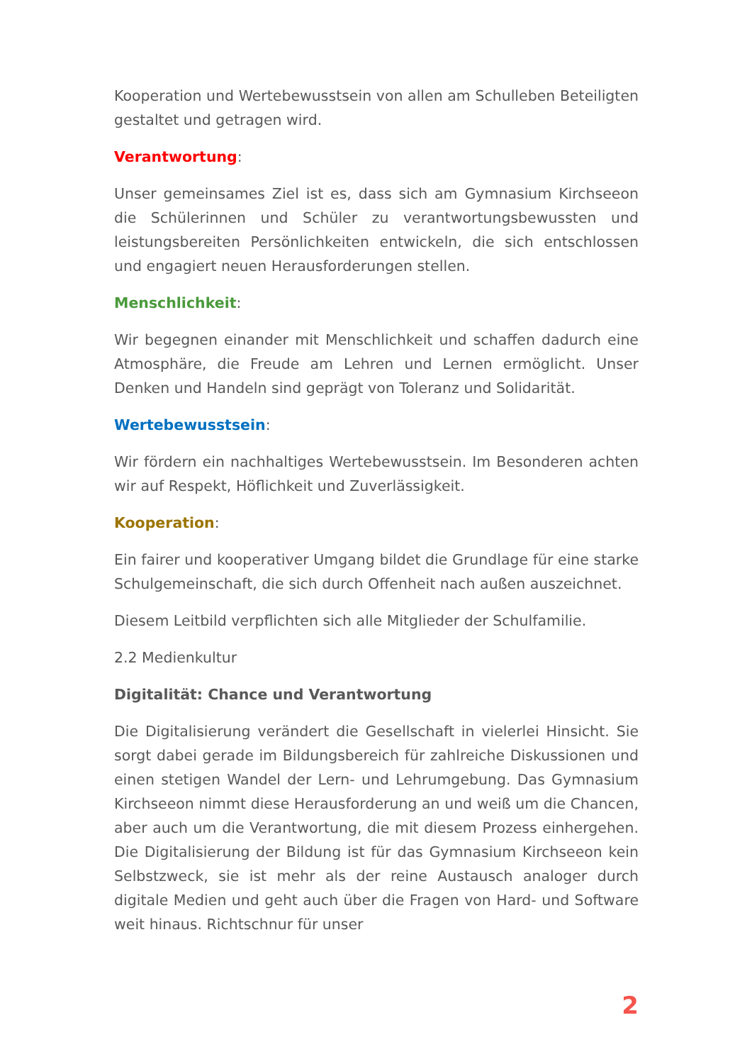Kooperation und Wertebewusstsein von allen am Schulleben Beteiligten gestaltet und getragen wird.
Verantwortung:
Unser gemeinsames Ziel ist es, dass sich am Gymnasium Kirchseeon die Schülerinnen und Schüler zu verantwortungsbewussten und leistungsbereiten Persönlichkeiten entwickeln, die sich entschlossen und engagiert neuen Herausforderungen stellen.
Menschlichkeit:
Wir begegnen einander mit Menschlichkeit und schaffen dadurch eine Atmosphäre, die Freude am Lehren und Lernen ermöglicht. Unser Denken und Handeln sind geprägt von Toleranz und Solidarität.
Wertebewusstsein:
Wir fördern ein nachhaltiges Wertebewusstsein. Im Besonderen achten wir auf Respekt, Höflichkeit und Zuverlässigkeit.
Kooperation:
Ein fairer und kooperativer Umgang bildet die Grundlage für eine starke Schulgemeinschaft, die sich durch Offenheit nach außen auszeichnet.
Diesem Leitbild verpflichten sich alle Mitglieder der Schulfamilie.
2.2 Medienkultur
Digitalität: Chance und Verantwortung
Die Digitalisierung verändert die Gesellschaft in vielerlei Hinsicht. Sie sorgt dabei gerade im Bildungsbereich für zahlreiche Diskussionen und einen stetigen Wandel der Lern- und Lehrumgebung. Das Gymnasium Kirchseeon nimmt diese Herausforderung an und weiß um die Chancen, aber auch um die Verantwortung, die mit diesem Prozess einhergehen. Die Digitalisierung der Bildung ist für das Gymnasium Kirchseeon kein Selbstzweck, sie ist mehr als der reine Austausch analoger durch digitale Medien und geht auch über die Fragen von Hard- und Software weit hinaus. Richtschnur für unser
2